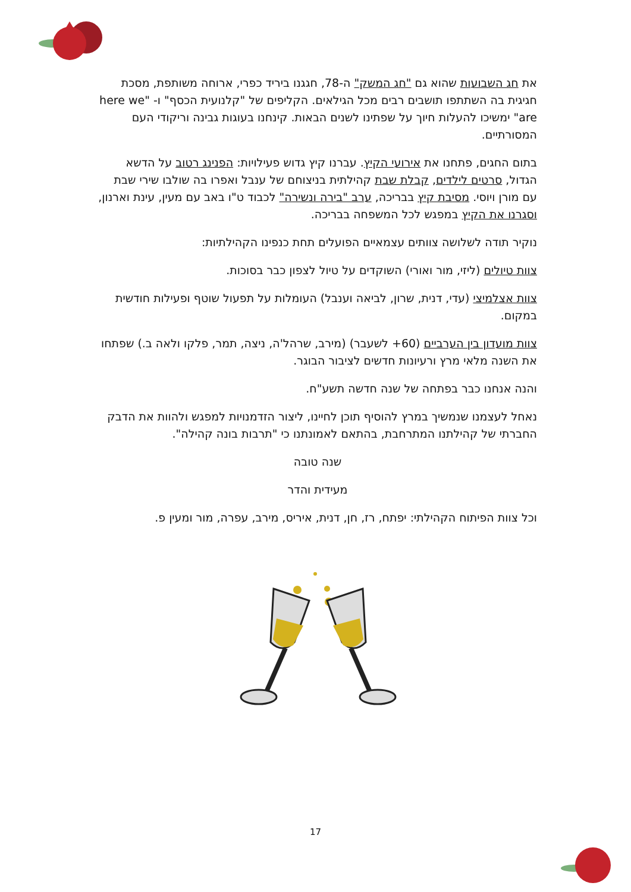את חג השבועות שהוא גם "חג המשק" ה-78, חגגנו ביריד כפרי, ארוחה משותפת, מסכת חגיגית בה השתתפו תושבים רבים מכל הגילאים. הקליפים של "קלנועית הכסף" ו- "here we are" ימשיכו להעלות חיוך על שפתינו לשנים הבאות. קינחנו בעוגות גבינה וריקודי העם המסורתיים.
בתום החגים, פתחנו את אירועי הקיץ. עברנו קיץ גדוש פעילויות: הפנינג רטוב על הדשא הגדול, סרטים לילדים, קבלת שבת קהילתית בניצוחם של ענבל ואפרו בה שולבו שירי שבת עם מורן ויוסי. מסיבת קיץ בבריכה, ערב "בירה ונשירה" לכבוד ט"ו באב עם מעין, עינת וארנון, וסגרנו את הקיץ במפגש לכל המשפחה בבריכה.
נוקיר תודה לשלושה צוותים עצמאיים הפועלים תחת כנפינו הקהילתיות:
צוות טיולים (ליזי, מור ואורי) השוקדים על טיול לצפון כבר בסוכות.
צוות אצלמיצי (עדי, דנית, שרון, לביאה וענבל) העומלות על תפעול שוטף ופעילות חודשית במקום.
צוות מועדון בין הערביים (60+ לשעבר) (מירב, שרהל'ה, ניצה, תמר, פלקו ולאה ב.) שפתחו את השנה מלאי מרץ ורעיונות חדשים לציבור הבוגר.
והנה אנחנו כבר בפתחה של שנה חדשה תשע"ח.
נאחל לעצמנו שנמשיך במרץ להוסיף תוכן לחיינו, ליצור הזדמנויות למפגש ולהוות את הדבק החברתי של קהילתנו המתרחבת, בהתאם לאמונתנו כי "תרבות בונה קהילה".
שנה טובה
מעידית והדר
וכל צוות הפיתוח הקהילתי: יפתח, רז, חן, דנית, איריס, מירב, עפרה, מור ומעין פ.
17